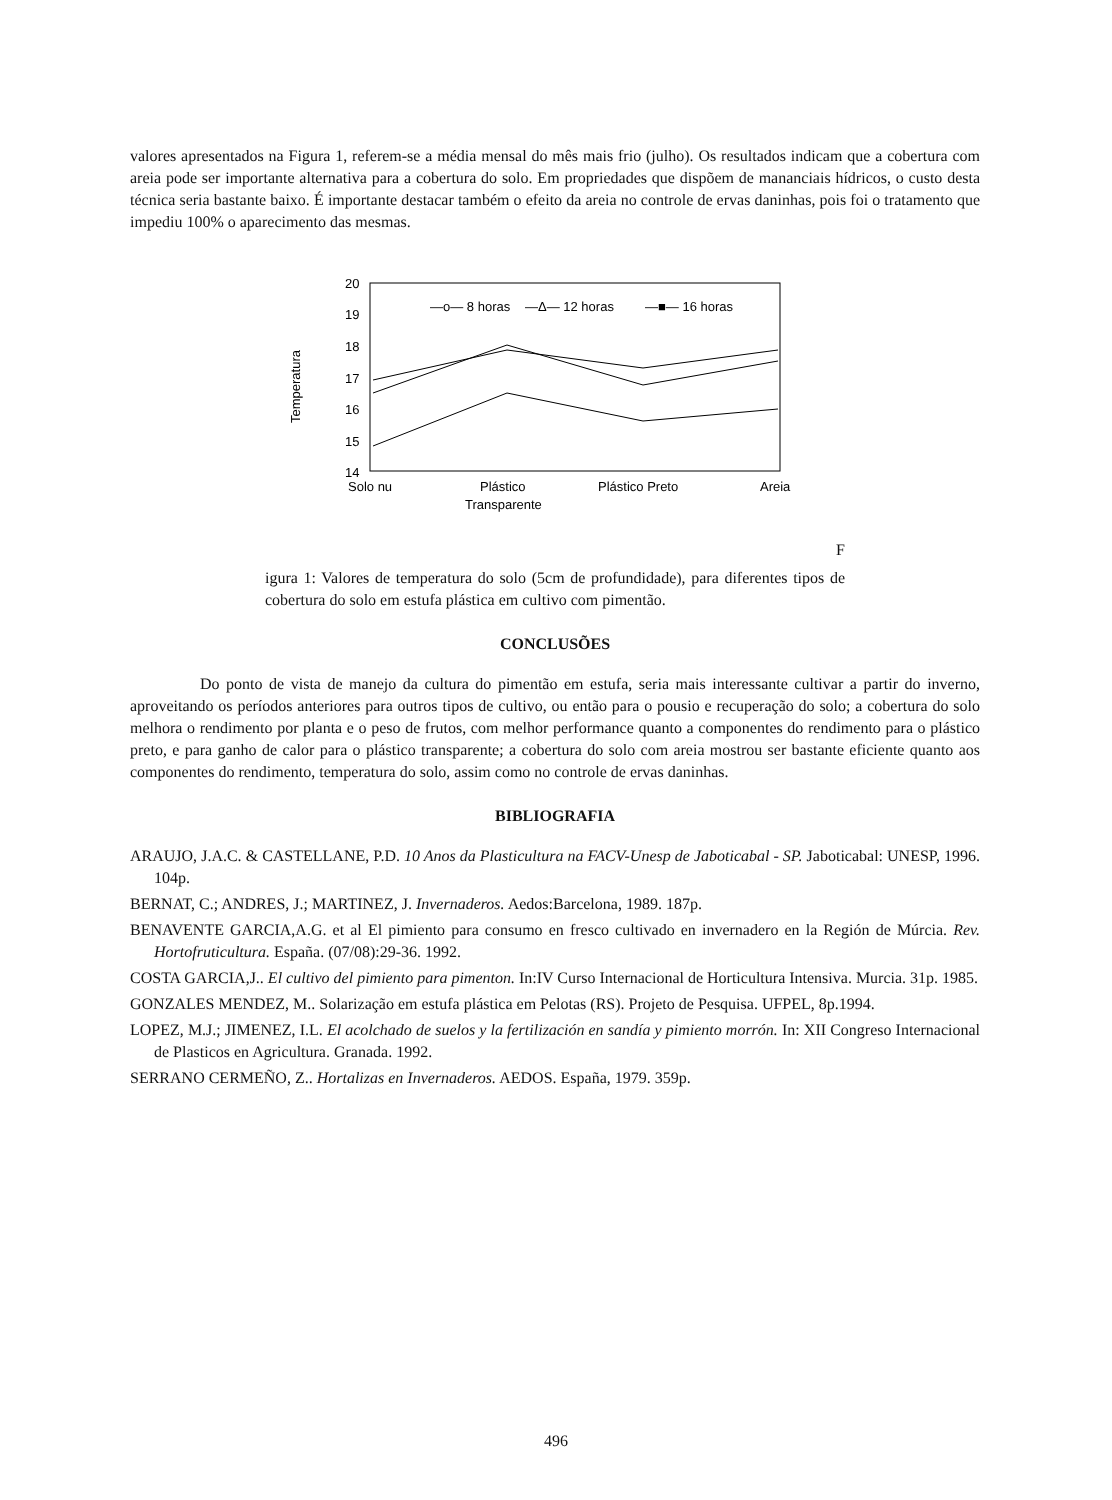valores apresentados na Figura 1, referem-se a média mensal do mês mais frio (julho). Os resultados indicam que a cobertura com areia pode ser importante alternativa para a cobertura do solo. Em propriedades que dispõem de mananciais hídricos, o custo desta técnica seria bastante baixo. É importante destacar também o efeito da areia no controle de ervas daninhas, pois foi o tratamento que impediu 100% o aparecimento das mesmas.
Temperatura
20
19
18
17
16
15
14
—o— 8 horas
—Δ— 12 horas
—■— 16 horas
Solo nu
Plástico
Transparente
Plástico Preto
Areia
F
igura 1: Valores de temperatura do solo (5cm de profundidade), para diferentes tipos de cobertura do solo em estufa plástica em cultivo com pimentão.
CONCLUSÕES
Do ponto de vista de manejo da cultura do pimentão em estufa, seria mais interessante cultivar a partir do inverno, aproveitando os períodos anteriores para outros tipos de cultivo, ou então para o pousio e recuperação do solo; a cobertura do solo melhora o rendimento por planta e o peso de frutos, com melhor performance quanto a componentes do rendimento para o plástico preto, e para ganho de calor para o plástico transparente; a cobertura do solo com areia mostrou ser bastante eficiente quanto aos componentes do rendimento, temperatura do solo, assim como no controle de ervas daninhas.
BIBLIOGRAFIA
ARAUJO, J.A.C. & CASTELLANE, P.D. 10 Anos da Plasticultura na FACV-Unesp de Jaboticabal - SP. Jaboticabal: UNESP, 1996. 104p.
BERNAT, C.; ANDRES, J.; MARTINEZ, J. Invernaderos. Aedos:Barcelona, 1989. 187p.
BENAVENTE GARCIA,A.G. et al El pimiento para consumo en fresco cultivado en invernadero en la Región de Múrcia. Rev. Hortofruticultura. España. (07/08):29-36. 1992.
COSTA GARCIA,J.. El cultivo del pimiento para pimenton. In:IV Curso Internacional de Horticultura Intensiva. Murcia. 31p. 1985.
GONZALES MENDEZ, M.. Solarização em estufa plástica em Pelotas (RS). Projeto de Pesquisa. UFPEL, 8p.1994.
LOPEZ, M.J.; JIMENEZ, I.L. El acolchado de suelos y la fertilización en sandía y pimiento morrón. In: XII Congreso Internacional de Plasticos en Agricultura. Granada. 1992.
SERRANO CERMEÑO, Z.. Hortalizas en Invernaderos. AEDOS. España, 1979. 359p.
496